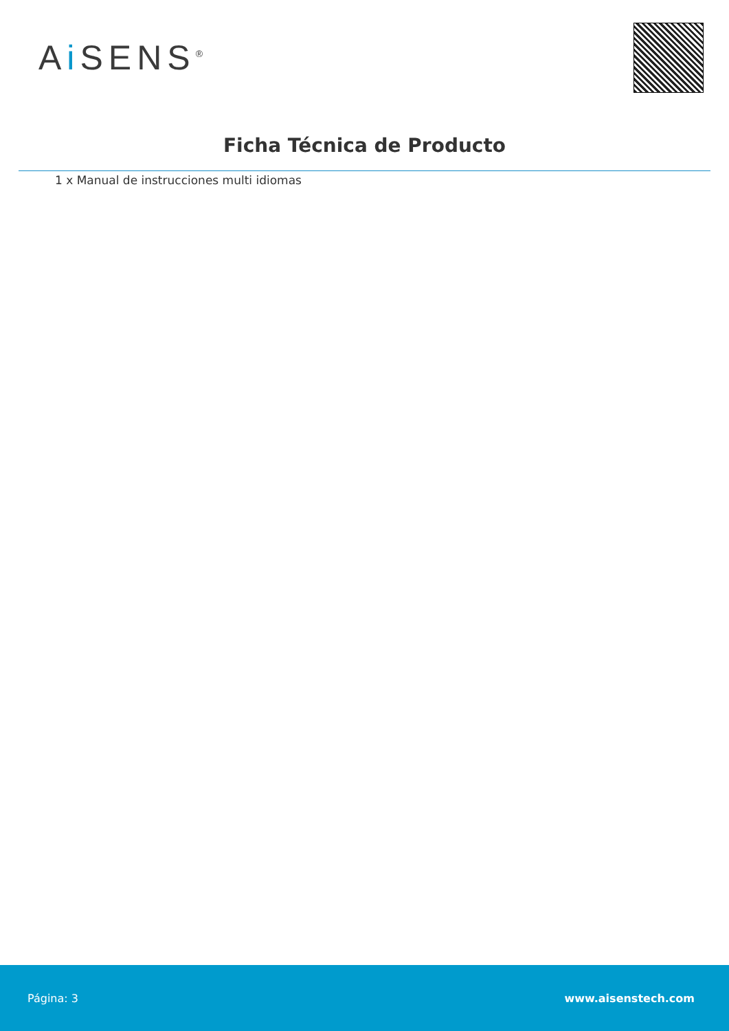Ai SENS<sup>®</sup>
Ficha Técnica de Producto
1 x Manual de instrucciones multi idiomas
Página: 3 www.aisenstech.com